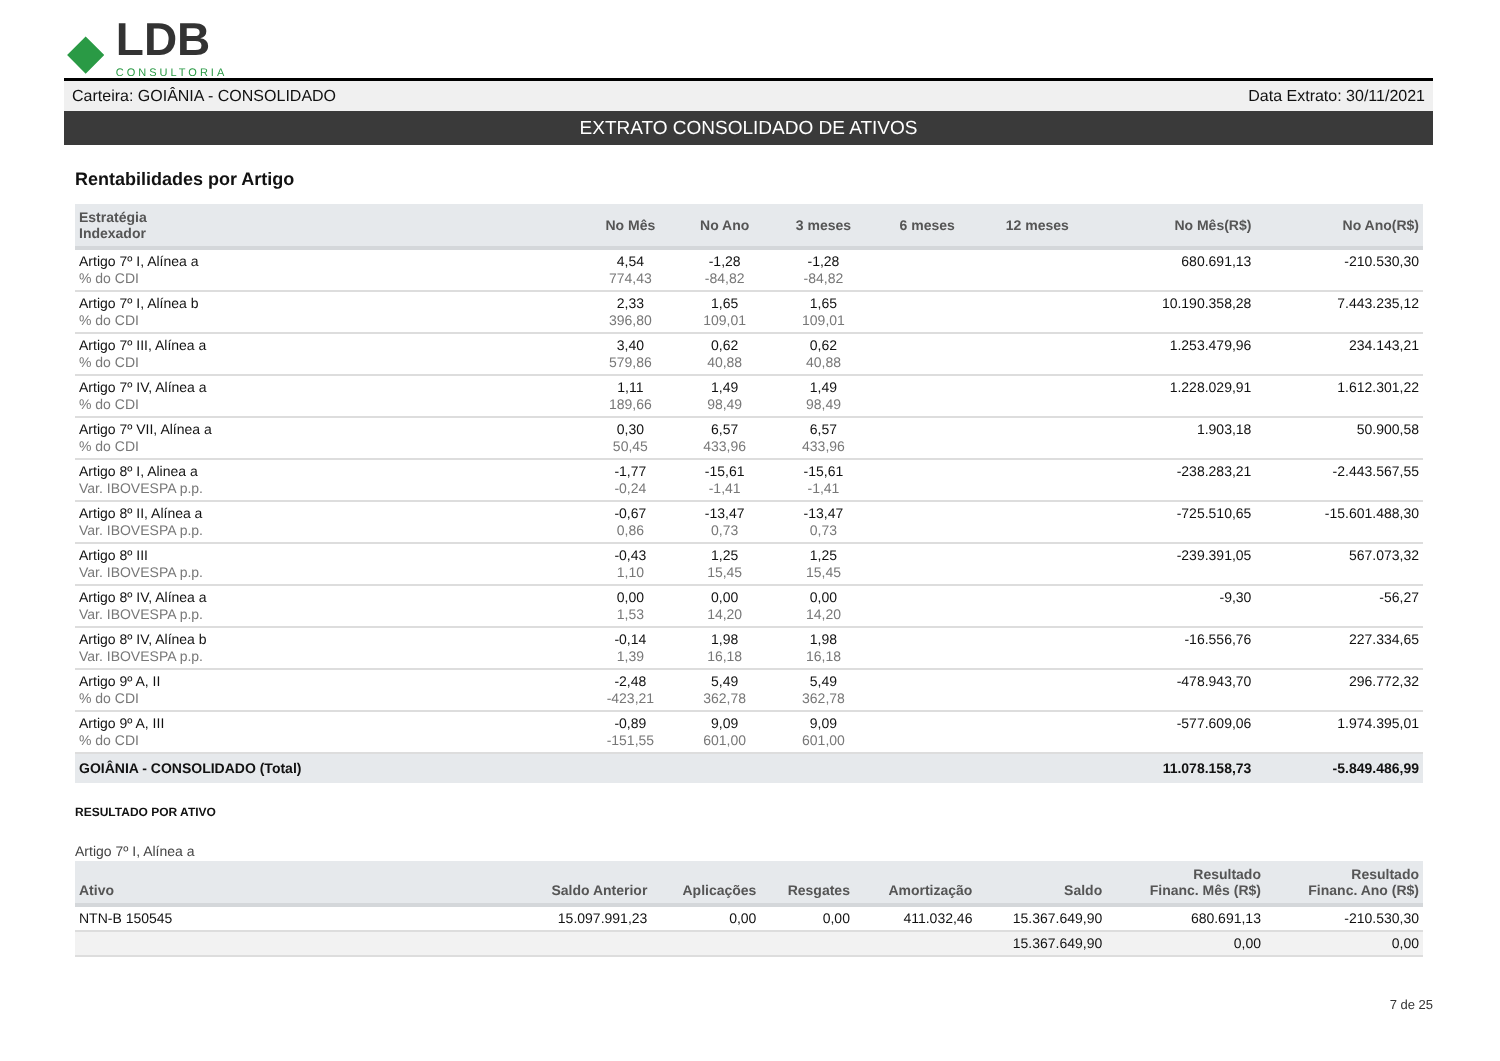◆
LDB
CONSULTORIA
Carteira: GOIÂNIA - CONSOLIDADO Data Extrato: 30/11/2021
EXTRATO CONSOLIDADO DE ATIVOS
Rentabilidades por Artigo
| Estratégia Indexador | No Mês | No Ano | 3 meses | 6 meses | 12 meses | No Mês(R$) | No Ano(R$) |
| --- | --- | --- | --- | --- | --- | --- | --- |
| Artigo 7º I, Alínea a % do CDI | 4,54 774,43 | -1,28 -84,82 | -1,28 -84,82 | | | 680.691,13 | -210.530,30 |
| Artigo 7º I, Alínea b % do CDI | 2,33 396,80 | 1,65 109,01 | 1,65 109,01 | | | 10.190.358,28 | 7.443.235,12 |
| Artigo 7º III, Alínea a % do CDI | 3,40 579,86 | 0,62 40,88 | 0,62 40,88 | | | 1.253.479,96 | 234.143,21 |
| Artigo 7º IV, Alínea a % do CDI | 1,11 189,66 | 1,49 98,49 | 1,49 98,49 | | | 1.228.029,91 | 1.612.301,22 |
| Artigo 7º VII, Alínea a % do CDI | 0,30 50,45 | 6,57 433,96 | 6,57 433,96 | | | 1.903,18 | 50.900,58 |
| Artigo 8º I, Alinea a Var. IBOVESPA p.p. | -1,77 -0,24 | -15,61 -1,41 | -15,61 -1,41 | | | -238.283,21 | -2.443.567,55 |
| Artigo 8º II, Alínea a Var. IBOVESPA p.p. | -0,67 0,86 | -13,47 0,73 | -13,47 0,73 | | | -725.510,65 | -15.601.488,30 |
| Artigo 8º III Var. IBOVESPA p.p. | -0,43 1,10 | 1,25 15,45 | 1,25 15,45 | | | -239.391,05 | 567.073,32 |
| Artigo 8º IV, Alínea a Var. IBOVESPA p.p. | 0,00 1,53 | 0,00 14,20 | 0,00 14,20 | | | -9,30 | -56,27 |
| Artigo 8º IV, Alínea b Var. IBOVESPA p.p. | -0,14 1,39 | 1,98 16,18 | 1,98 16,18 | | | -16.556,76 | 227.334,65 |
| Artigo 9º A, II % do CDI | -2,48 -423,21 | 5,49 362,78 | 5,49 362,78 | | | -478.943,70 | 296.772,32 |
| Artigo 9º A, III % do CDI | -0,89 -151,55 | 9,09 601,00 | 9,09 601,00 | | | -577.609,06 | 1.974.395,01 |
| GOIÂNIA - CONSOLIDADO (Total) | | | | | | 11.078.158,73 | -5.849.486,99 |
RESULTADO POR ATIVO
Artigo 7º I, Alínea a
| Ativo | Saldo Anterior | Aplicações | Resgates | Amortização | Saldo | Resultado Financ. Mês (R$) | Resultado Financ. Ano (R$) |
| --- | --- | --- | --- | --- | --- | --- | --- |
| NTN-B 150545 | 15.097.991,23 | 0,00 | 0,00 | 411.032,46 | 15.367.649,90 | 680.691,13 | -210.530,30 |
| | | | | | 15.367.649,90 | 0,00 | 0,00 |
7 de 25